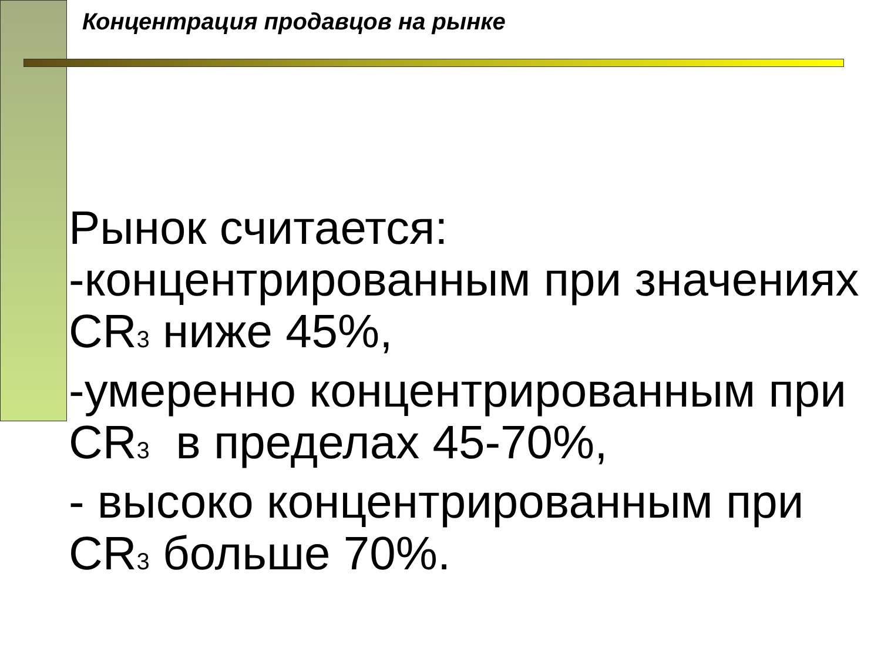Концентрация продавцов на рынке
Рынок считается:
-концентрированным при значениях CR<sub>3</sub> ниже 45%,
-умеренно концентрированным при CR<sub>3</sub> в пределах 45-70%,
- высоко концентрированным при CR<sub>3</sub> больше 70%.